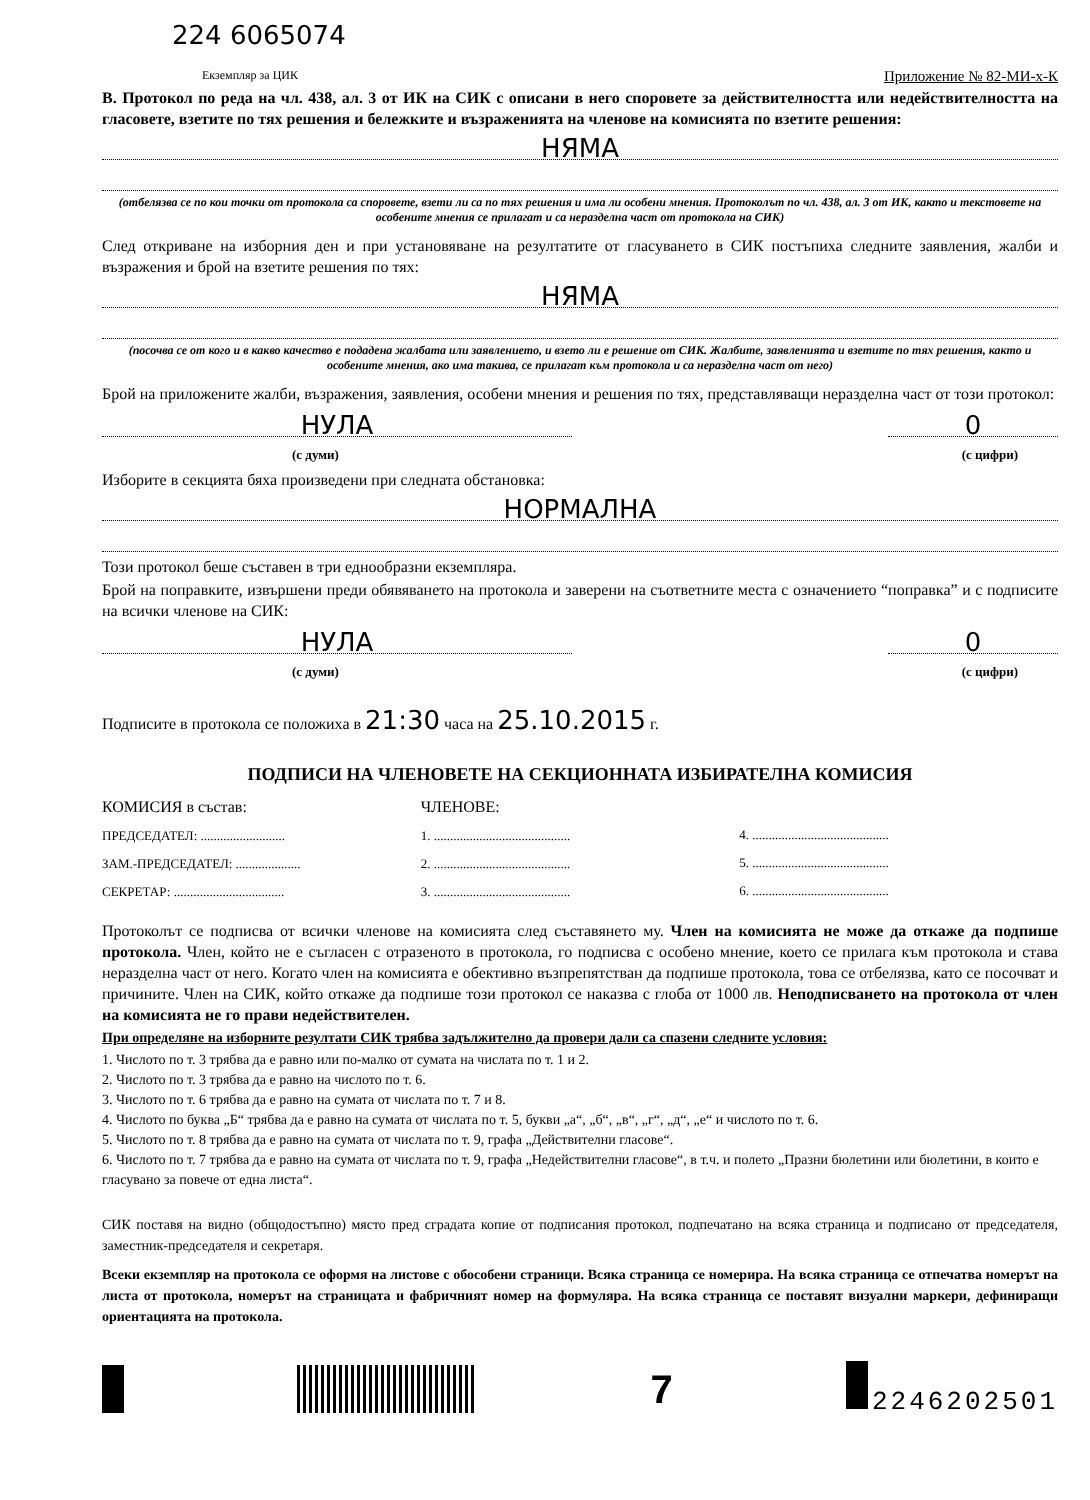224 6065074
Екземпляр за ЦИК Приложение № 82-МИ-х-К
В. Протокол по реда на чл. 438, ал. 3 от ИК на СИК с описани в него споровете за действителността или недействителността на гласовете, взетите по тях решения и бележките и възраженията на членове на комисията по взетите решения:
НЯМА
(отбелязва се по кои точки от протокола са споровете, взети ли са по тях решения и има ли особени мнения. Протоколът по чл. 438, ал. 3 от ИК, както и текстовете на особените мнения се прилагат и са неразделна част от протокола на СИК)
След откриване на изборния ден и при установяване на резултатите от гласуването в СИК постъпиха следните заявления, жалби и възражения и брой на взетите решения по тях:
НЯМА
(посочва се от кого и в какво качество е подадена жалбата или заявлението, и взето ли е решение от СИК. Жалбите, заявленията и взетите по тях решения, както и особените мнения, ако има такива, се прилагат към протокола и са неразделна част от него)
Брой на приложените жалби, възражения, заявления, особени мнения и решения по тях, представляващи неразделна част от този протокол:
НУЛА
0
(с думи) (с цифри)
Изборите в секцията бяха произведени при следната обстановка:
НОРМАЛНА
Този протокол беше съставен в три еднообразни екземпляра.
Брой на поправките, извършени преди обявяването на протокола и заверени на съответните места с означението “поправка” и с подписите на всички членове на СИК:
НУЛА
0
(с думи) (с цифри)
Подписите в протокола се положиха в 21:30 часа на 25.10.2015 г.
ПОДПИСИ НА ЧЛЕНОВЕТЕ НА СЕКЦИОННАТА ИЗБИРАТЕЛНА КОМИСИЯ
КОМИСИЯ в състав:
ПРЕДСЕДАТЕЛ: ..........................
ЗАМ.-ПРЕДСЕДАТЕЛ: ....................
СЕКРЕТАР: ..................................
ЧЛЕНОВЕ:
1. ..........................................
2. ..........................................
3. ..........................................
4. ..........................................
5. ..........................................
6. ..........................................
Протоколът се подписва от всички членове на комисията след съставянето му. Член на комисията не може да откаже да подпише протокола. Член, който не е съгласен с отразеното в протокола, го подписва с особено мнение, което се прилага към протокола и става неразделна част от него. Когато член на комисията е обективно възпрепятстван да подпише протокола, това се отбелязва, като се посочват и причините. Член на СИК, който откаже да подпише този протокол се наказва с глоба от 1000 лв. Неподписването на протокола от член на комисията не го прави недействителен.
При определяне на изборните резултати СИК трябва задължително да провери дали са спазени следните условия:
1. Числото по т. 3 трябва да е равно или по-малко от сумата на числата по т. 1 и 2.
2. Числото по т. 3 трябва да е равно на числото по т. 6.
3. Числото по т. 6 трябва да е равно на сумата от числата по т. 7 и 8.
4. Числото по буква „Б“ трябва да е равно на сумата от числата по т. 5, букви „а“, „б“, „в“, „г“, „д“, „е“ и числото по т. 6.
5. Числото по т. 8 трябва да е равно на сумата от числата по т. 9, графа „Действителни гласове“.
6. Числото по т. 7 трябва да е равно на сумата от числата по т. 9, графа „Недействителни гласове“, в т.ч. и полето „Празни бюлетини или бюлетини, в които е гласувано за повече от една листа“.
СИК поставя на видно (общодостъпно) място пред сградата копие от подписания протокол, подпечатано на всяка страница и подписано от председателя, заместник-председателя и секретаря.
Всеки екземпляр на протокола се оформя на листове с обособени страници. Всяка страница се номерира. На всяка страница се отпечатва номерът на листа от протокола, номерът на страницата и фабричният номер на формуляра. На всяка страница се поставят визуални маркери, дефиниращи ориентацията на протокола.
7 2246202501